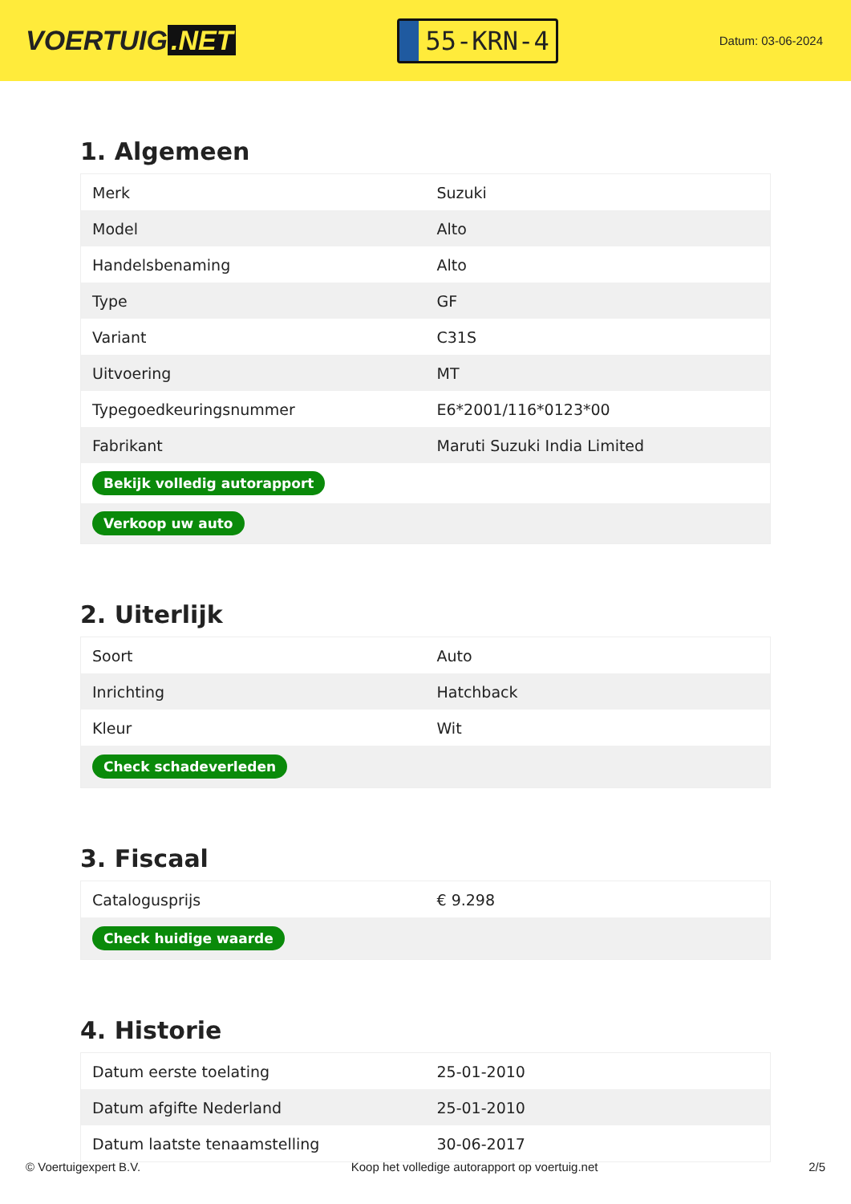VOERTUIG.NET
55-KRN-4
Datum: 03-06-2024
1. Algemeen
| Merk | Suzuki |
| Model | Alto |
| Handelsbenaming | Alto |
| Type | GF |
| Variant | C31S |
| Uitvoering | MT |
| Typegoedkeuringsnummer | E6*2001/116*0123*00 |
| Fabrikant | Maruti Suzuki India Limited |
| Bekijk volledig autorapport | |
| Verkoop uw auto | |
2. Uiterlijk
| Soort | Auto |
| Inrichting | Hatchback |
| Kleur | Wit |
| Check schadeverleden | |
3. Fiscaal
| Catalogusprijs | € 9.298 |
| Check huidige waarde | |
4. Historie
| Datum eerste toelating | 25-01-2010 |
| Datum afgifte Nederland | 25-01-2010 |
| Datum laatste tenaamstelling | 30-06-2017 |
© Voertuigexpert B.V. Koop het volledige autorapport op voertuig.net 2/5